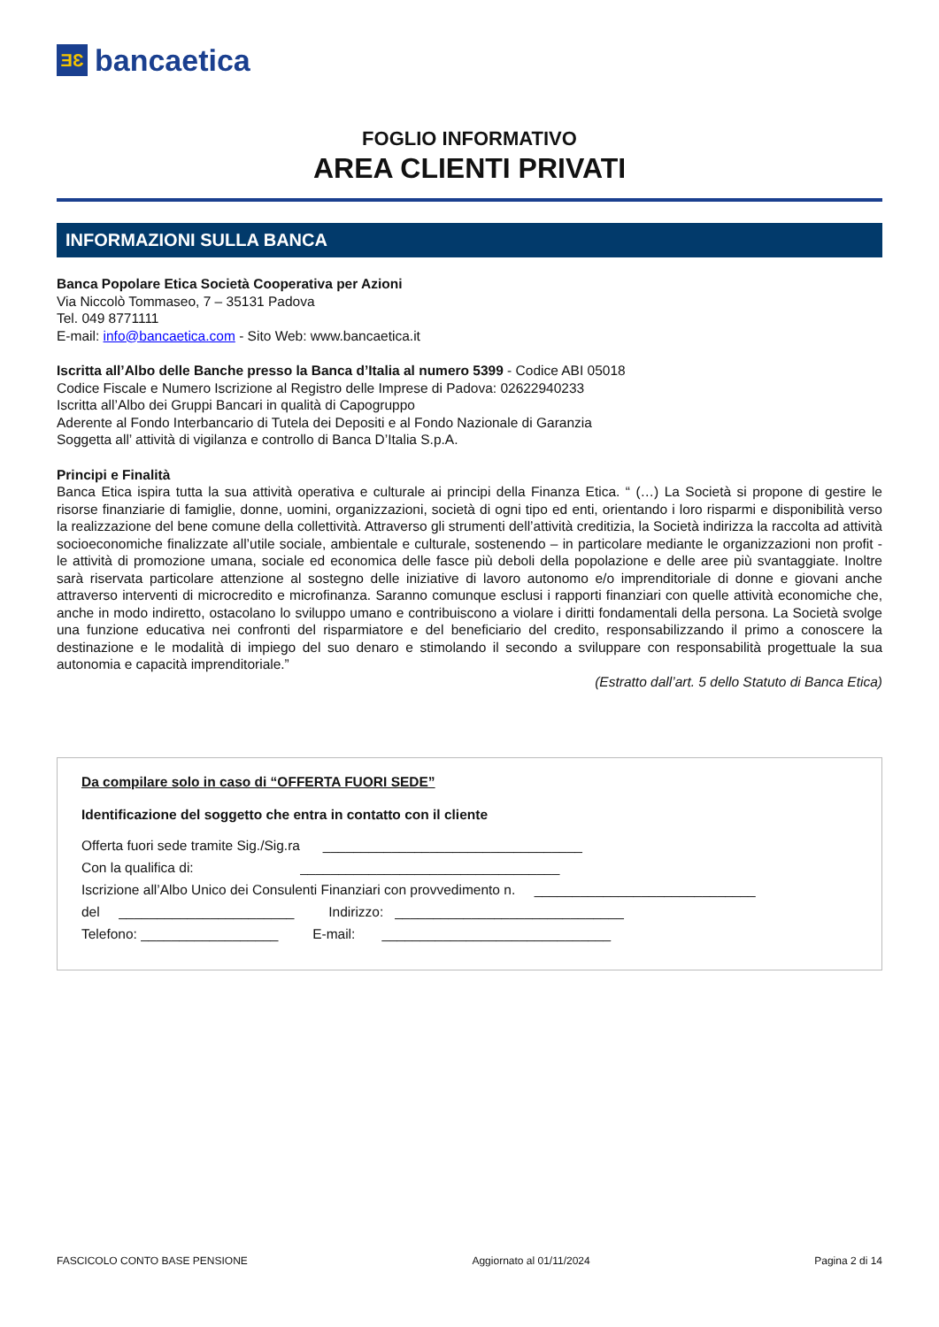ƎƐ
bancaetica
FOGLIO INFORMATIVO
AREA CLIENTI PRIVATI
INFORMAZIONI SULLA BANCA
Banca Popolare Etica Società Cooperativa per Azioni
Via Niccolò Tommaseo, 7 – 35131 Padova
Tel. 049 8771111
E-mail: info@bancaetica.com - Sito Web: www.bancaetica.it
Iscritta all’Albo delle Banche presso la Banca d’Italia al numero 5399 - Codice ABI 05018
Codice Fiscale e Numero Iscrizione al Registro delle Imprese di Padova: 02622940233
Iscritta all’Albo dei Gruppi Bancari in qualità di Capogruppo
Aderente al Fondo Interbancario di Tutela dei Depositi e al Fondo Nazionale di Garanzia
Soggetta all’ attività di vigilanza e controllo di Banca D’Italia S.p.A.
Principi e Finalità
Banca Etica ispira tutta la sua attività operativa e culturale ai principi della Finanza Etica. “ (…) La Società si propone di gestire le risorse finanziarie di famiglie, donne, uomini, organizzazioni, società di ogni tipo ed enti, orientando i loro risparmi e disponibilità verso la realizzazione del bene comune della collettività. Attraverso gli strumenti dell’attività creditizia, la Società indirizza la raccolta ad attività socioeconomiche finalizzate all’utile sociale, ambientale e culturale, sostenendo – in particolare mediante le organizzazioni non profit - le attività di promozione umana, sociale ed economica delle fasce più deboli della popolazione e delle aree più svantaggiate. Inoltre sarà riservata particolare attenzione al sostegno delle iniziative di lavoro autonomo e/o imprenditoriale di donne e giovani anche attraverso interventi di microcredito e microfinanza. Saranno comunque esclusi i rapporti finanziari con quelle attività economiche che, anche in modo indiretto, ostacolano lo sviluppo umano e contribuiscono a violare i diritti fondamentali della persona. La Società svolge una funzione educativa nei confronti del risparmiatore e del beneficiario del credito, responsabilizzando il primo a conoscere la destinazione e le modalità di impiego del suo denaro e stimolando il secondo a sviluppare con responsabilità progettuale la sua autonomia e capacità imprenditoriale.”
(Estratto dall’art. 5 dello Statuto di Banca Etica)
Da compilare solo in caso di “OFFERTA FUORI SEDE”
Identificazione del soggetto che entra in contatto con il cliente
Offerta fuori sede tramite Sig./Sig.ra __________________________________
Con la qualifica di: __________________________________
Iscrizione all’Albo Unico dei Consulenti Finanziari con provvedimento n. _____________________________
del _______________________ Indirizzo: ______________________________
Telefono: __________________ E-mail: ______________________________
FASCICOLO CONTO BASE PENSIONE Aggiornato al 01/11/2024 Pagina 2 di 14